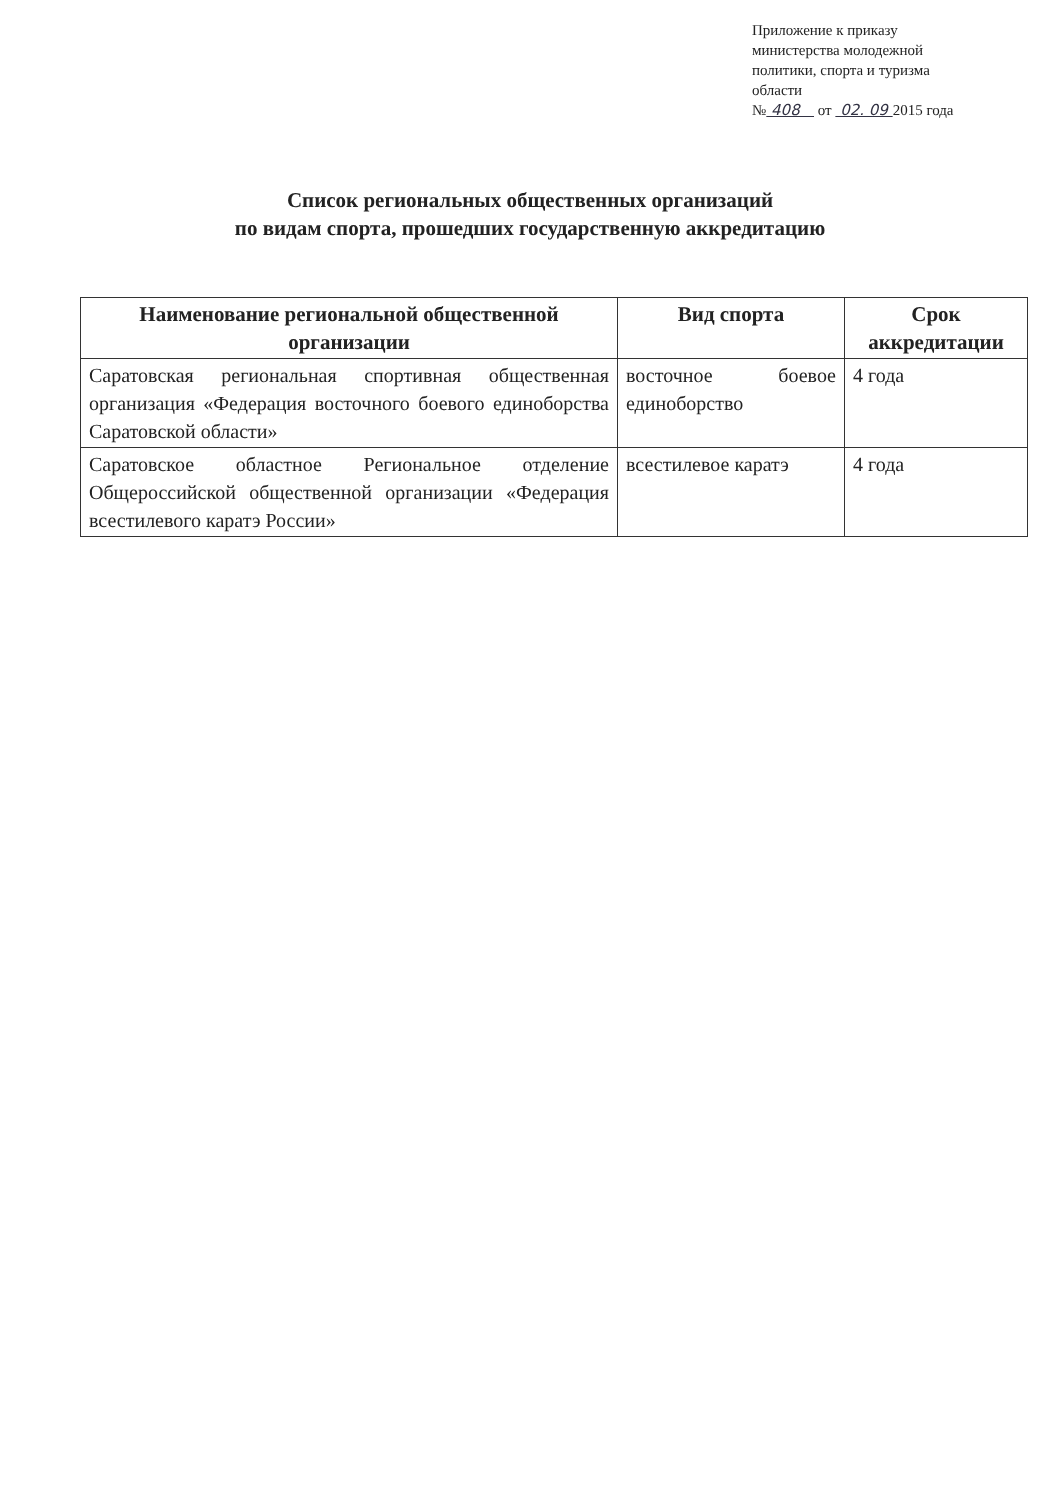Приложение к приказу
министерства молодежной
политики, спорта и туризма
области
№ 408 от 02. 09 2015 года
Список региональных общественных организаций
по видам спорта, прошедших государственную аккредитацию
| Наименование региональной общественной организации | Вид спорта | Срок аккредитации |
| --- | --- | --- |
| Саратовская региональная спортивная общественная организация «Федерация восточного боевого единоборства Саратовской области» | восточное боевое единоборство | 4 года |
| Саратовское областное Региональное отделение Общероссийской общественной организации «Федерация всестилевого каратэ России» | всестилевое каратэ | 4 года |